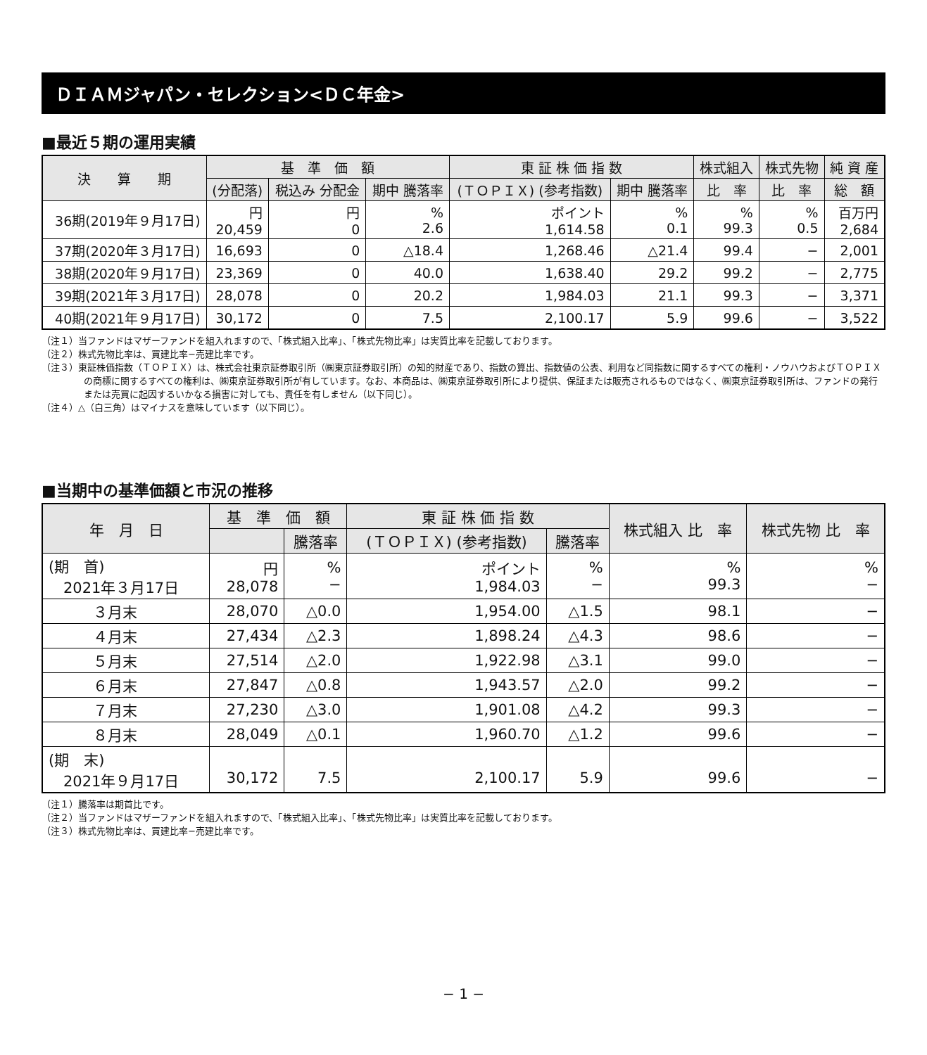ＤＩＡＭジャパン・セレクション<ＤＣ年金>
■最近５期の運用実績
| 決 算 期 | 基 準 価 額 | | | 東 証 株 価 指 数 | | 株式組入 | 株式先物 | 純 資 産 |
| --- | --- | --- | --- | --- | --- | --- | --- | --- |
| | (分配落) | 税込み 分配金 | 期中 騰落率 | (ＴＯＰＩＸ) (参考指数) | 期中 騰落率 | 比 率 | 比 率 | 総 額 |
| 36期(2019年９月17日) | 円 20,459 | 円 0 | % 2.6 | ポイント 1,614.58 | % 0.1 | % 99.3 | % 0.5 | 百万円 2,684 |
| 37期(2020年３月17日) | 16,693 | 0 | △18.4 | 1,268.46 | △21.4 | 99.4 | − | 2,001 |
| 38期(2020年９月17日) | 23,369 | 0 | 40.0 | 1,638.40 | 29.2 | 99.2 | − | 2,775 |
| 39期(2021年３月17日) | 28,078 | 0 | 20.2 | 1,984.03 | 21.1 | 99.3 | − | 3,371 |
| 40期(2021年９月17日) | 30,172 | 0 | 7.5 | 2,100.17 | 5.9 | 99.6 | − | 3,522 |
（注１）当ファンドはマザーファンドを組入れますので、「株式組入比率」、「株式先物比率」は実質比率を記載しております。
（注２）株式先物比率は、買建比率−売建比率です。
（注３）東証株価指数（ＴＯＰＩＸ）は、株式会社東京証券取引所（㈱東京証券取引所）の知的財産であり、指数の算出、指数値の公表、利用など同指数に関するすべての権利・ノウハウおよびＴＯＰＩＸの商標に関するすべての権利は、㈱東京証券取引所が有しています。なお、本商品は、㈱東京証券取引所により提供、保証または販売されるものではなく、㈱東京証券取引所は、ファンドの発行または売買に起因するいかなる損害に対しても、責任を有しません（以下同じ）。
（注４）△（白三角）はマイナスを意味しています（以下同じ）。
■当期中の基準価額と市況の推移
| 年 月 日 | 基 準 価 額 | | 東 証 株 価 指 数 | | 株式組入 比 率 | 株式先物 比 率 |
| --- | --- | --- | --- | --- | --- | --- |
| | | 騰落率 | (ＴＯＰＩＸ) (参考指数) | 騰落率 | | |
| (期 首) 2021年３月17日 | 円 28,078 | % − | ポイント 1,984.03 | % − | % 99.3 | % − |
| ３月末 | 28,070 | △0.0 | 1,954.00 | △1.5 | 98.1 | − |
| ４月末 | 27,434 | △2.3 | 1,898.24 | △4.3 | 98.6 | − |
| ５月末 | 27,514 | △2.0 | 1,922.98 | △3.1 | 99.0 | − |
| ６月末 | 27,847 | △0.8 | 1,943.57 | △2.0 | 99.2 | − |
| ７月末 | 27,230 | △3.0 | 1,901.08 | △4.2 | 99.3 | − |
| ８月末 | 28,049 | △0.1 | 1,960.70 | △1.2 | 99.6 | − |
| (期 末) 2021年９月17日 | 30,172 | 7.5 | 2,100.17 | 5.9 | 99.6 | − |
（注１）騰落率は期首比です。
（注２）当ファンドはマザーファンドを組入れますので、「株式組入比率」、「株式先物比率」は実質比率を記載しております。
（注３）株式先物比率は、買建比率−売建比率です。
− 1 −